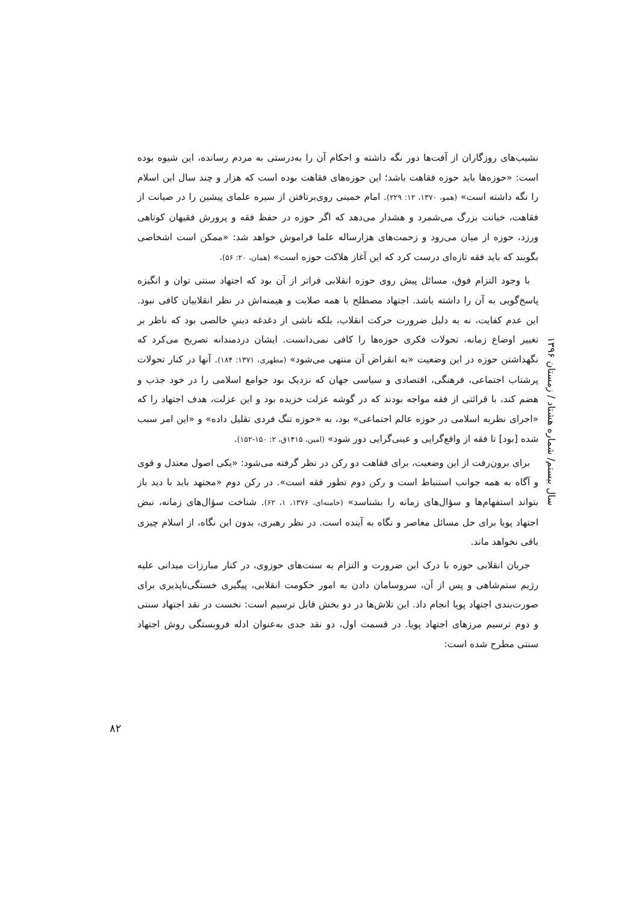نشیب‌های روزگاران از آفت‌ها دور نگه داشته و احکام آن را به‌درستی به مردم رسانده، این شیوه بوده است: «حوزه‌ها باید حوزه فقاهت باشد؛ این حوزه‌های فقاهت بوده است که هزار و چند سال این اسلام را نگه داشته است» (همو، ۱۳۷۰، ۱۲: ۲۲۹). امام خمینی روی‌برتافتن از سیره علمای پیشین را در صیانت از فقاهت، خیانت بزرگ می‌شمرد و هشدار می‌دهد که اگر حوزه در حفظ فقه و پرورش فقیهان کوتاهی ورزد، حوزه از میان می‌رود و زحمت‌های هزارساله علما فراموش خواهد شد: «ممکن است اشخاصی بگویند که باید فقه تازه‌ای درست کرد که این آغاز هلاکت حوزه است» (همان، ۲۰: ۵۶).
با وجود التزام فوق، مسائل پیش روی حوزه انقلابی فراتر از آن بود که اجتهاد سنتی توان و انگیزه پاسخ‌گویی به آن را داشته باشد. اجتهاد مصطلح با همه صلابت و هیمنه‌اش در نظر انقلابیان کافی نبود. این عدم کفایت، نه به دلیل ضرورت حرکت انقلاب، بلکه ناشی از دغدغه دینیِ خالصی بود که ناظر بر تغییر اوضاع زمانه، تحولات فکری حوزه‌ها را کافی نمی‌دانست. ایشان دردمندانه تصریح می‌کرد که نگهداشتن حوزه در این وضعیت «به انقراض آن منتهی می‌شود» (مطهری، ۱۳۷۱: ۱۸۴). آنها در کنار تحولات پرشتاب اجتماعی، فرهنگی، اقتصادی و سیاسی جهان که نزدیک بود جوامع اسلامی را در خود جذب و هضم کند، با قرائتی از فقه مواجه بودند که در گوشه عزلت خزیده بود و این عزلت، هدف اجتهاد را که «اجرای نظریه اسلامی در حوزه عالم اجتماعی» بود، به «حوزه تنگ فردی تقلیل داده» و «این امر سبب شده [بود] تا فقه از واقع‌گرایی و عینی‌گرایی دور شود» (امین، ۱۴۱۵ق، ۲: ۱۵۰-۱۵۲).
برای برون‌رفت از این وضعیت، برای فقاهت دو رکن در نظر گرفته می‌شود: «یکی اصول معتدل و قوی و آگاه به همه جوانب استنباط است و رکن دوم تطور فقه است». در رکن دوم «مجتهد باید با دید باز بتواند استفهام‌ها و سؤال‌های زمانه را بشناسد» (خامنه‌ای، ۱۳۷۶، ۱، ۶۲). شناخت سؤال‌های زمانه، نبض اجتهاد پویا برای حل مسائل معاصر و نگاه به آینده است. در نظر رهبری، بدون این نگاه، از اسلام چیزی باقی نخواهد ماند.
جریان انقلابی حوزه با درک این ضرورت و التزام به سنت‌های حوزوی، در کنار مبارزات میدانی علیه رژیم ستم‌شاهی و پس از آن، سروسامان دادن به امور حکومت انقلابی، پیگیری خستگی‌ناپذیری برای صورت‌بندی اجتهاد پویا انجام داد. این تلاش‌ها در دو بخش قابل ترسیم است: نخست در نقد اجتهاد سنتی و دوم ترسیم مرزهای اجتهاد پویا. در قسمت اول، دو نقد جدی به‌عنوان ادله فروبستگی روش اجتهاد سنتی مطرح شده است:
سال بیستم/ شماره هشتاد / زمستان ۱۳۹۶
۸۲